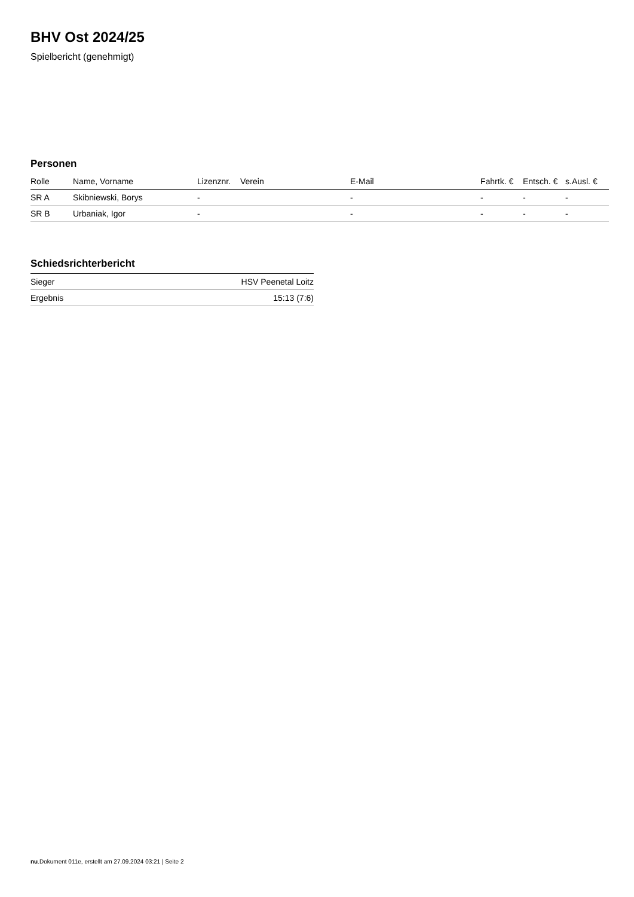BHV Ost 2024/25
Spielbericht (genehmigt)
Personen
| Rolle | Name, Vorname | Lizenznr. | Verein | E-Mail | Fahrtk. € | Entsch. € | s.Ausl. € |
| --- | --- | --- | --- | --- | --- | --- | --- |
| SR A | Skibniewski, Borys | - | | - | - | - | - |
| SR B | Urbaniak, Igor | - | | - | - | - | - |
Schiedsrichterbericht
| Sieger | HSV Peenetal Loitz |
| Ergebnis | 15:13 (7:6) |
nu.Dokument 011e, erstellt am 27.09.2024 03:21 | Seite 2